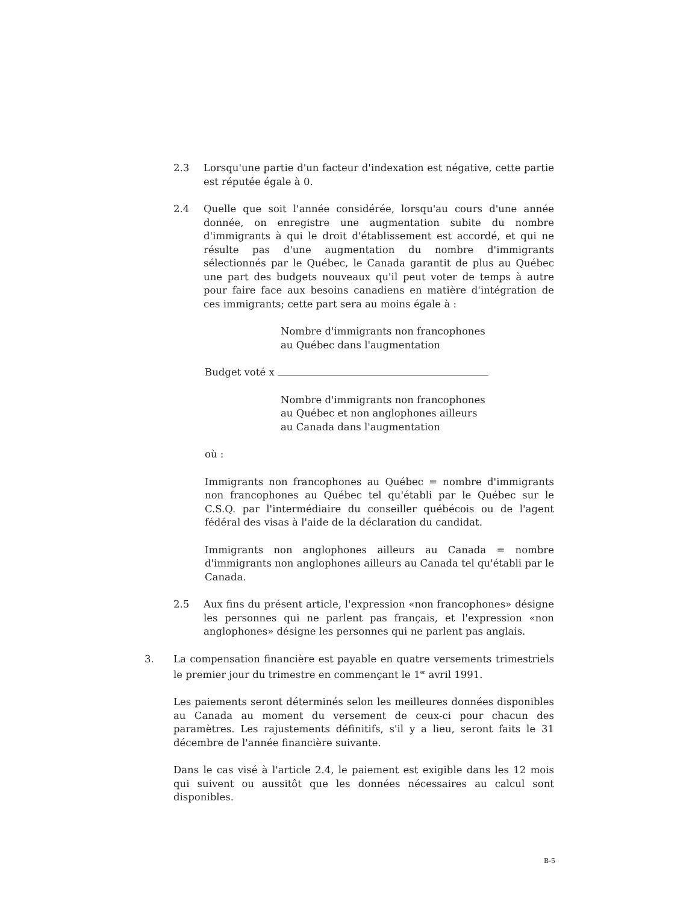2.3 Lorsqu'une partie d'un facteur d'indexation est négative, cette partie est réputée égale à 0.
2.4 Quelle que soit l'année considérée, lorsqu'au cours d'une année donnée, on enregistre une augmentation subite du nombre d'immigrants à qui le droit d'établissement est accordé, et qui ne résulte pas d'une augmentation du nombre d'immigrants sélectionnés par le Québec, le Canada garantit de plus au Québec une part des budgets nouveaux qu'il peut voter de temps à autre pour faire face aux besoins canadiens en matière d'intégration de ces immigrants; cette part sera au moins égale à :
Nombre d'immigrants non francophones
au Québec dans l'augmentation
Budget voté x
Nombre d'immigrants non francophones
au Québec et non anglophones ailleurs
au Canada dans l'augmentation
où :
Immigrants non francophones au Québec = nombre d'immigrants non francophones au Québec tel qu'établi par le Québec sur le C.S.Q. par l'intermédiaire du conseiller québécois ou de l'agent fédéral des visas à l'aide de la déclaration du candidat.
Immigrants non anglophones ailleurs au Canada = nombre d'immigrants non anglophones ailleurs au Canada tel qu'établi par le Canada.
2.5 Aux fins du présent article, l'expression «non francophones» désigne les personnes qui ne parlent pas français, et l'expression «non anglophones» désigne les personnes qui ne parlent pas anglais.
3. La compensation financière est payable en quatre versements trimestriels le premier jour du trimestre en commençant le 1<sup>er</sup> avril 1991.
Les paiements seront déterminés selon les meilleures données disponibles au Canada au moment du versement de ceux-ci pour chacun des paramètres. Les rajustements définitifs, s'il y a lieu, seront faits le 31 décembre de l'année financière suivante.
Dans le cas visé à l'article 2.4, le paiement est exigible dans les 12 mois qui suivent ou aussitôt que les données nécessaires au calcul sont disponibles.
B-5